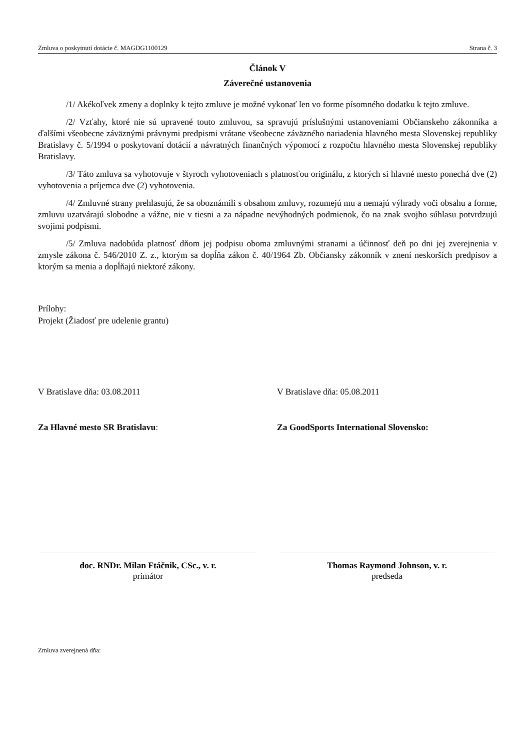Zmluva o poskytnutí dotácie č. MAGDG1100129 Strana č. 3
Článok V
Záverečné ustanovenia
/1/ Akékoľvek zmeny a doplnky k tejto zmluve je možné vykonať len vo forme písomného dodatku k tejto zmluve.
/2/ Vzťahy, ktoré nie sú upravené touto zmluvou, sa spravujú príslušnými ustanoveniami Občianskeho zákonníka a ďalšími všeobecne záväznými právnymi predpismi vrátane všeobecne záväzného nariadenia hlavného mesta Slovenskej republiky Bratislavy č. 5/1994 o poskytovaní dotácií a návratných finančných výpomocí z rozpočtu hlavného mesta Slovenskej republiky Bratislavy.
/3/ Táto zmluva sa vyhotovuje v štyroch vyhotoveniach s platnosťou originálu, z ktorých si hlavné mesto ponechá dve (2) vyhotovenia a príjemca dve (2) vyhotovenia.
/4/ Zmluvné strany prehlasujú, že sa oboznámili s obsahom zmluvy, rozumejú mu a nemajú výhrady voči obsahu a forme, zmluvu uzatvárajú slobodne a vážne, nie v tiesni a za nápadne nevýhodných podmienok, čo na znak svojho súhlasu potvrdzujú svojimi podpismi.
/5/ Zmluva nadobúda platnosť dňom jej podpisu oboma zmluvnými stranami a účinnosť deň po dni jej zverejnenia v zmysle zákona č. 546/2010 Z. z., ktorým sa dopĺňa zákon č. 40/1964 Zb. Občiansky zákonník v znení neskorších predpisov a ktorým sa menia a dopĺňajú niektoré zákony.
Prílohy:
Projekt (Žiadosť pre udelenie grantu)
V Bratislave dňa: 03.08.2011 V Bratislave dňa: 05.08.2011
Za Hlavné mesto SR Bratislavu: Za GoodSports International Slovensko:
doc. RNDr. Milan Ftáčnik, CSc., v. r.
primátor
Thomas Raymond Johnson, v. r.
predseda
Zmluva zverejnená dňa: